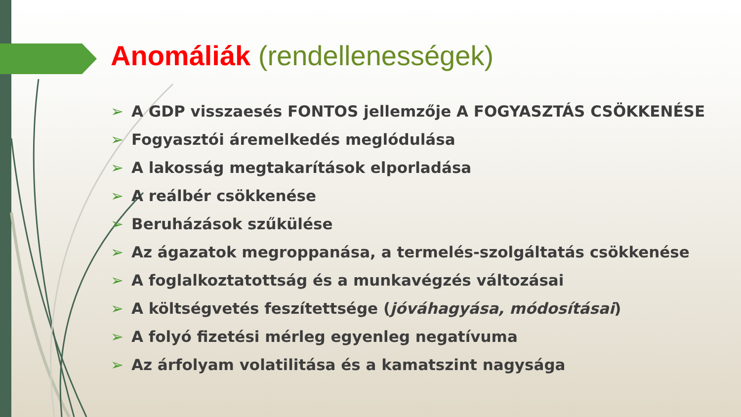Anomáliák (rendellenességek)
➢ A GDP visszaesés FONTOS jellemzője A FOGYASZTÁS CSÖKKENÉSE
➢ Fogyasztói áremelkedés meglódulása
➢ A lakosság megtakarítások elporladása
➢ A reálbér csökkenése
➢ Beruházások szűkülése
➢ Az ágazatok megroppanása, a termelés-szolgáltatás csökkenése
➢ A foglalkoztatottság és a munkavégzés változásai
➢ A költségvetés feszítettsége (jóváhagyása, módosításai)
➢ A folyó fizetési mérleg egyenleg negatívuma
➢ Az árfolyam volatilitása és a kamatszint nagysága